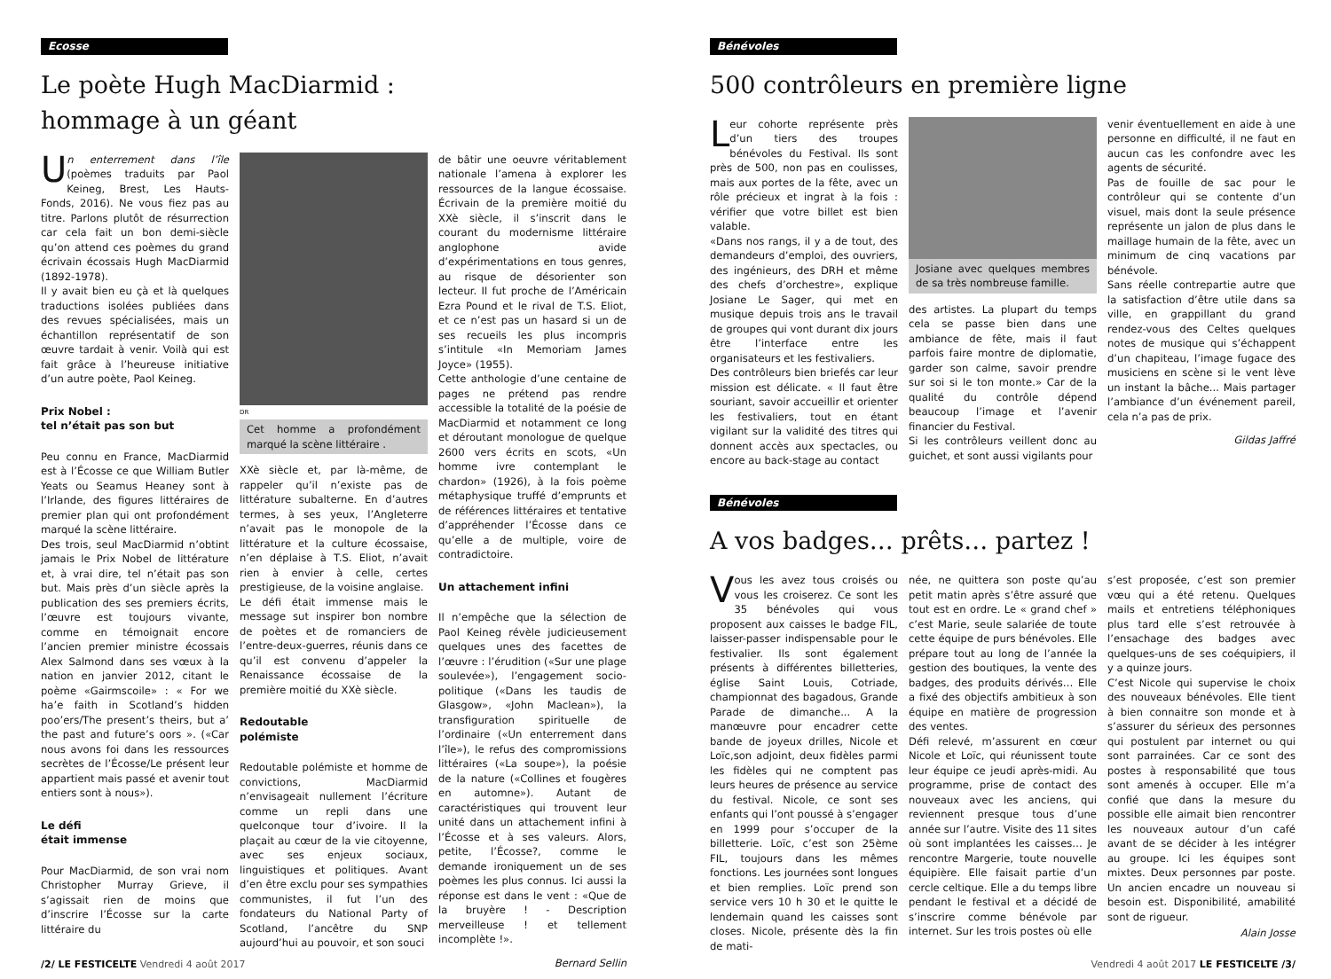Ecosse
Le poète Hugh MacDiarmid :
hommage à un géant
Un enterrement dans l’île (poèmes traduits par Paol Keineg, Brest, Les Hauts-Fonds, 2016). Ne vous fiez pas au titre. Parlons plutôt de résurrection car cela fait un bon demi-siècle qu’on attend ces poèmes du grand écrivain écossais Hugh MacDiarmid (1892-1978).
Il y avait bien eu çà et là quelques traductions isolées publiées dans des revues spécialisées, mais un échantillon représentatif de son œuvre tardait à venir. Voilà qui est fait grâce à l’heureuse initiative d’un autre poète, Paol Keineg.
Prix Nobel :
tel n’était pas son but
Peu connu en France, MacDiarmid est à l’Écosse ce que William Butler Yeats ou Seamus Heaney sont à l’Irlande, des figures littéraires de premier plan qui ont profondément marqué la scène littéraire.
Des trois, seul MacDiarmid n’obtint jamais le Prix Nobel de littérature et, à vrai dire, tel n’était pas son but. Mais près d’un siècle après la publication des ses premiers écrits, l’œuvre est toujours vivante, comme en témoignait encore l’ancien premier ministre écossais Alex Salmond dans ses vœux à la nation en janvier 2012, citant le poème «Gairmscoile» : « For we ha’e faith in Scotland’s hidden poo’ers/The present’s theirs, but a’ the past and future’s oors ». («Car nous avons foi dans les ressources secrètes de l’Écosse/Le présent leur appartient mais passé et avenir tout entiers sont à nous»).
Le défi
était immense
Pour MacDiarmid, de son vrai nom Christopher Murray Grieve, il s’agissait rien de moins que d’inscrire l’Écosse sur la carte littéraire du
DR
Cet homme a profondément marqué la scène littéraire .
XXè siècle et, par là-même, de rappeler qu’il n’existe pas de littérature subalterne. En d’autres termes, à ses yeux, l’Angleterre n’avait pas le monopole de la littérature et la culture écossaise, n’en déplaise à T.S. Eliot, n’avait rien à envier à celle, certes prestigieuse, de la voisine anglaise.
Le défi était immense mais le message sut inspirer bon nombre de poètes et de romanciers de l’entre-deux-guerres, réunis dans ce qu’il est convenu d’appeler la Renaissance écossaise de la première moitié du XXè siècle.
Redoutable
polémiste
Redoutable polémiste et homme de convictions, MacDiarmid n’envisageait nullement l’écriture comme un repli dans une quelconque tour d’ivoire. Il la plaçait au cœur de la vie citoyenne, avec ses enjeux sociaux, linguistiques et politiques. Avant d’en être exclu pour ses sympathies communistes, il fut l’un des fondateurs du National Party of Scotland, l’ancêtre du SNP aujourd’hui au pouvoir, et son souci
de bâtir une oeuvre véritablement nationale l’amena à explorer les ressources de la langue écossaise. Écrivain de la première moitié du XXè siècle, il s’inscrit dans le courant du modernisme littéraire anglophone avide d’expérimentations en tous genres, au risque de désorienter son lecteur. Il fut proche de l’Américain Ezra Pound et le rival de T.S. Eliot, et ce n’est pas un hasard si un de ses recueils les plus incompris s’intitule «In Memoriam James Joyce» (1955).
Cette anthologie d’une centaine de pages ne prétend pas rendre accessible la totalité de la poésie de MacDiarmid et notamment ce long et déroutant monologue de quelque 2600 vers écrits en scots, «Un homme ivre contemplant le chardon» (1926), à la fois poème métaphysique truffé d’emprunts et de références littéraires et tentative d’appréhender l’Écosse dans ce qu’elle a de multiple, voire de contradictoire.
Un attachement infini
Il n’empêche que la sélection de Paol Keineg révèle judicieusement quelques unes des facettes de l’œuvre : l’érudition («Sur une plage soulevée»), l’engagement socio-politique («Dans les taudis de Glasgow», «John Maclean»), la transfiguration spirituelle de l’ordinaire («Un enterrement dans l’île»), le refus des compromissions littéraires («La soupe»), la poésie de la nature («Collines et fougères en automne»). Autant de caractéristiques qui trouvent leur unité dans un attachement infini à l’Écosse et à ses valeurs. Alors, petite, l’Écosse?, comme le demande ironiquement un de ses poèmes les plus connus. Ici aussi la réponse est dans le vent : «Que de la bruyère ! - Description merveilleuse ! et tellement incomplète !».
Bernard Sellin
/2/ LE FESTICELTE Vendredi 4 août 2017
Bénévoles
500 contrôleurs en première ligne
Leur cohorte représente près d’un tiers des troupes bénévoles du Festival. Ils sont près de 500, non pas en coulisses, mais aux portes de la fête, avec un rôle précieux et ingrat à la fois : vérifier que votre billet est bien valable.
«Dans nos rangs, il y a de tout, des demandeurs d’emploi, des ouvriers, des ingénieurs, des DRH et même des chefs d’orchestre», explique Josiane Le Sager, qui met en musique depuis trois ans le travail de groupes qui vont durant dix jours être l’interface entre les organisateurs et les festivaliers.
Des contrôleurs bien briefés car leur mission est délicate. « Il faut être souriant, savoir accueillir et orienter les festivaliers, tout en étant vigilant sur la validité des titres qui donnent accès aux spectacles, ou encore au back-stage au contact
Josiane avec quelques membres de sa très nombreuse famille.
des artistes. La plupart du temps cela se passe bien dans une ambiance de fête, mais il faut parfois faire montre de diplomatie, garder son calme, savoir prendre sur soi si le ton monte.» Car de la qualité du contrôle dépend beaucoup l’image et l’avenir financier du Festival.
Si les contrôleurs veillent donc au guichet, et sont aussi vigilants pour
venir éventuellement en aide à une personne en difficulté, il ne faut en aucun cas les confondre avec les agents de sécurité.
Pas de fouille de sac pour le contrôleur qui se contente d’un visuel, mais dont la seule présence représente un jalon de plus dans le maillage humain de la fête, avec un minimum de cinq vacations par bénévole.
Sans réelle contrepartie autre que la satisfaction d’être utile dans sa ville, en grappillant du grand rendez-vous des Celtes quelques notes de musique qui s’échappent d’un chapiteau, l’image fugace des musiciens en scène si le vent lève un instant la bâche... Mais partager l’ambiance d’un événement pareil, cela n’a pas de prix.
Gildas Jaffré
Bénévoles
A vos badges… prêts… partez !
Vous les avez tous croisés ou vous les croiserez. Ce sont les 35 bénévoles qui vous proposent aux caisses le badge FIL, laisser-passer indispensable pour le festivalier. Ils sont également présents à différentes billetteries, église Saint Louis, Cotriade, championnat des bagadous, Grande Parade de dimanche... A la manœuvre pour encadrer cette bande de joyeux drilles, Nicole et Loïc,son adjoint, deux fidèles parmi les fidèles qui ne comptent pas leurs heures de présence au service du festival. Nicole, ce sont ses enfants qui l’ont poussé à s’engager en 1999 pour s’occuper de la billetterie. Loïc, c’est son 25ème FIL, toujours dans les mêmes fonctions. Les journées sont longues et bien remplies. Loïc prend son service vers 10 h 30 et le quitte le lendemain quand les caisses sont closes. Nicole, présente dès la fin de mati-
née, ne quittera son poste qu’au petit matin après s’être assuré que tout est en ordre. Le « grand chef » c’est Marie, seule salariée de toute cette équipe de purs bénévoles. Elle prépare tout au long de l’année la gestion des boutiques, la vente des badges, des produits dérivés… Elle a fixé des objectifs ambitieux à son équipe en matière de progression des ventes.
Défi relevé, m’assurent en cœur Nicole et Loïc, qui réunissent toute leur équipe ce jeudi après-midi. Au programme, prise de contact des nouveaux avec les anciens, qui reviennent presque tous d’une année sur l’autre. Visite des 11 sites où sont implantées les caisses… Je rencontre Margerie, toute nouvelle équipière. Elle faisait partie d’un cercle celtique. Elle a du temps libre pendant le festival et a décidé de s’inscrire comme bénévole par internet. Sur les trois postes où elle
s’est proposée, c’est son premier vœu qui a été retenu. Quelques mails et entretiens téléphoniques plus tard elle s’est retrouvée à l’ensachage des badges avec quelques-uns de ses coéquipiers, il y a quinze jours.
C’est Nicole qui supervise le choix des nouveaux bénévoles. Elle tient à bien connaitre son monde et à s’assurer du sérieux des personnes qui postulent par internet ou qui sont parrainées. Car ce sont des postes à responsabilité que tous sont amenés à occuper. Elle m’a confié que dans la mesure du possible elle aimait bien rencontrer les nouveaux autour d’un café avant de se décider à les intégrer au groupe. Ici les équipes sont mixtes. Deux personnes par poste. Un ancien encadre un nouveau si besoin est. Disponibilité, amabilité sont de rigueur.
Alain Josse
Vendredi 4 août 2017 LE FESTICELTE /3/